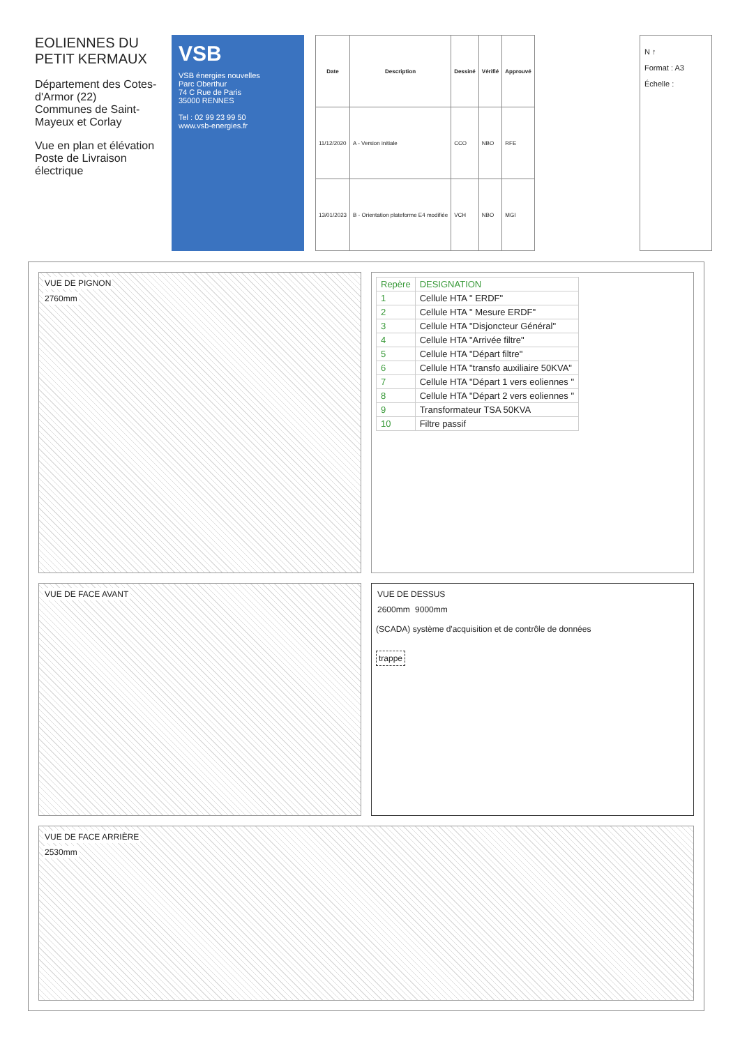EOLIENNES DU PETIT KERMAUX
Département des Cotes-d'Armor (22)
Communes de Saint-Mayeux et Corlay
Vue en plan et élévation
Poste de Livraison électrique
VSB
VSB énergies nouvelles
Parc Oberthur
74 C Rue de Paris
35000 RENNES
Tel : 02 99 23 99 50
www.vsb-energies.fr
| Date | Description | Dessiné | Vérifié | Approuvé |
| --- | --- | --- | --- | --- |
| 11/12/2020 | A - Version initiale | CCO | NBO | RFE |
| 13/01/2023 | B - Orientation plateforme E4 modifiée | VCH | NBO | MGI |
N ↑
Format : A3
Échelle :
VUE DE PIGNON
2760mm
| Repère | DESIGNATION |
| --- | --- |
| 1 | Cellule HTA " ERDF" |
| 2 | Cellule HTA " Mesure ERDF" |
| 3 | Cellule HTA "Disjoncteur Général" |
| 4 | Cellule HTA "Arrivée filtre" |
| 5 | Cellule HTA "Départ filtre" |
| 6 | Cellule HTA "transfo auxiliaire 50KVA" |
| 7 | Cellule HTA "Départ 1 vers eoliennes " |
| 8 | Cellule HTA "Départ 2 vers eoliennes " |
| 9 | Transformateur TSA 50KVA |
| 10 | Filtre passif |
VUE DE FACE AVANT
VUE DE DESSUS
2600mm 9000mm
(SCADA) système d'acquisition et de contrôle de données
trappe
VUE DE FACE ARRIÈRE
2530mm